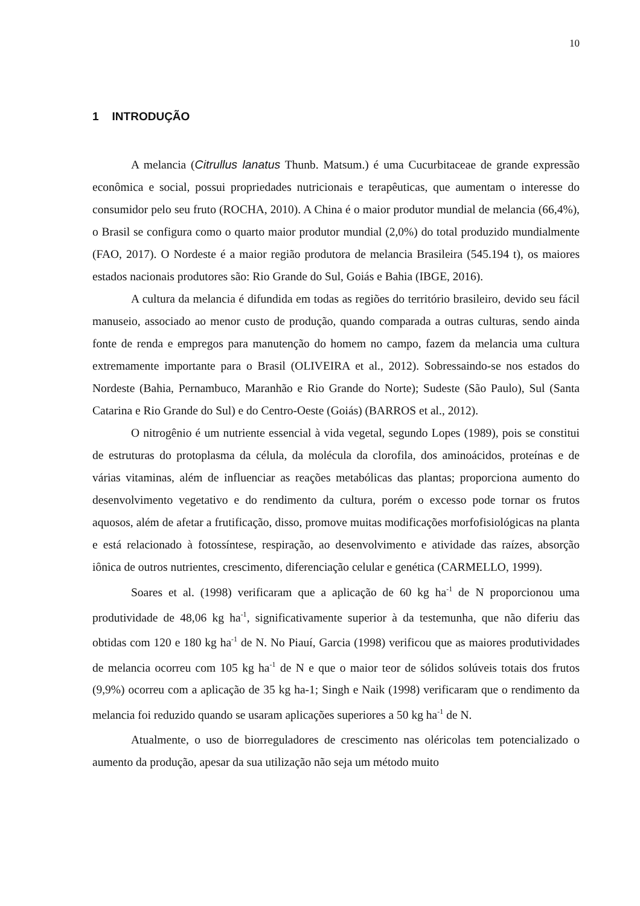10
1 INTRODUÇÃO
A melancia (Citrullus lanatus Thunb. Matsum.) é uma Cucurbitaceae de grande expressão econômica e social, possui propriedades nutricionais e terapêuticas, que aumentam o interesse do consumidor pelo seu fruto (ROCHA, 2010). A China é o maior produtor mundial de melancia (66,4%), o Brasil se configura como o quarto maior produtor mundial (2,0%) do total produzido mundialmente (FAO, 2017). O Nordeste é a maior região produtora de melancia Brasileira (545.194 t), os maiores estados nacionais produtores são: Rio Grande do Sul, Goiás e Bahia (IBGE, 2016).
A cultura da melancia é difundida em todas as regiões do território brasileiro, devido seu fácil manuseio, associado ao menor custo de produção, quando comparada a outras culturas, sendo ainda fonte de renda e empregos para manutenção do homem no campo, fazem da melancia uma cultura extremamente importante para o Brasil (OLIVEIRA et al., 2012). Sobressaindo-se nos estados do Nordeste (Bahia, Pernambuco, Maranhão e Rio Grande do Norte); Sudeste (São Paulo), Sul (Santa Catarina e Rio Grande do Sul) e do Centro-Oeste (Goiás) (BARROS et al., 2012).
O nitrogênio é um nutriente essencial à vida vegetal, segundo Lopes (1989), pois se constitui de estruturas do protoplasma da célula, da molécula da clorofila, dos aminoácidos, proteínas e de várias vitaminas, além de influenciar as reações metabólicas das plantas; proporciona aumento do desenvolvimento vegetativo e do rendimento da cultura, porém o excesso pode tornar os frutos aquosos, além de afetar a frutificação, disso, promove muitas modificações morfofisiológicas na planta e está relacionado à fotossíntese, respiração, ao desenvolvimento e atividade das raízes, absorção iônica de outros nutrientes, crescimento, diferenciação celular e genética (CARMELLO, 1999).
Soares et al. (1998) verificaram que a aplicação de 60 kg ha<sup>-1</sup> de N proporcionou uma produtividade de 48,06 kg ha<sup>-1</sup>, significativamente superior à da testemunha, que não diferiu das obtidas com 120 e 180 kg ha<sup>-1</sup> de N. No Piauí, Garcia (1998) verificou que as maiores produtividades de melancia ocorreu com 105 kg ha<sup>-1</sup> de N e que o maior teor de sólidos solúveis totais dos frutos (9,9%) ocorreu com a aplicação de 35 kg ha-1; Singh e Naik (1998) verificaram que o rendimento da melancia foi reduzido quando se usaram aplicações superiores a 50 kg ha<sup>-1</sup> de N.
Atualmente, o uso de biorreguladores de crescimento nas oléricolas tem potencializado o aumento da produção, apesar da sua utilização não seja um método muito